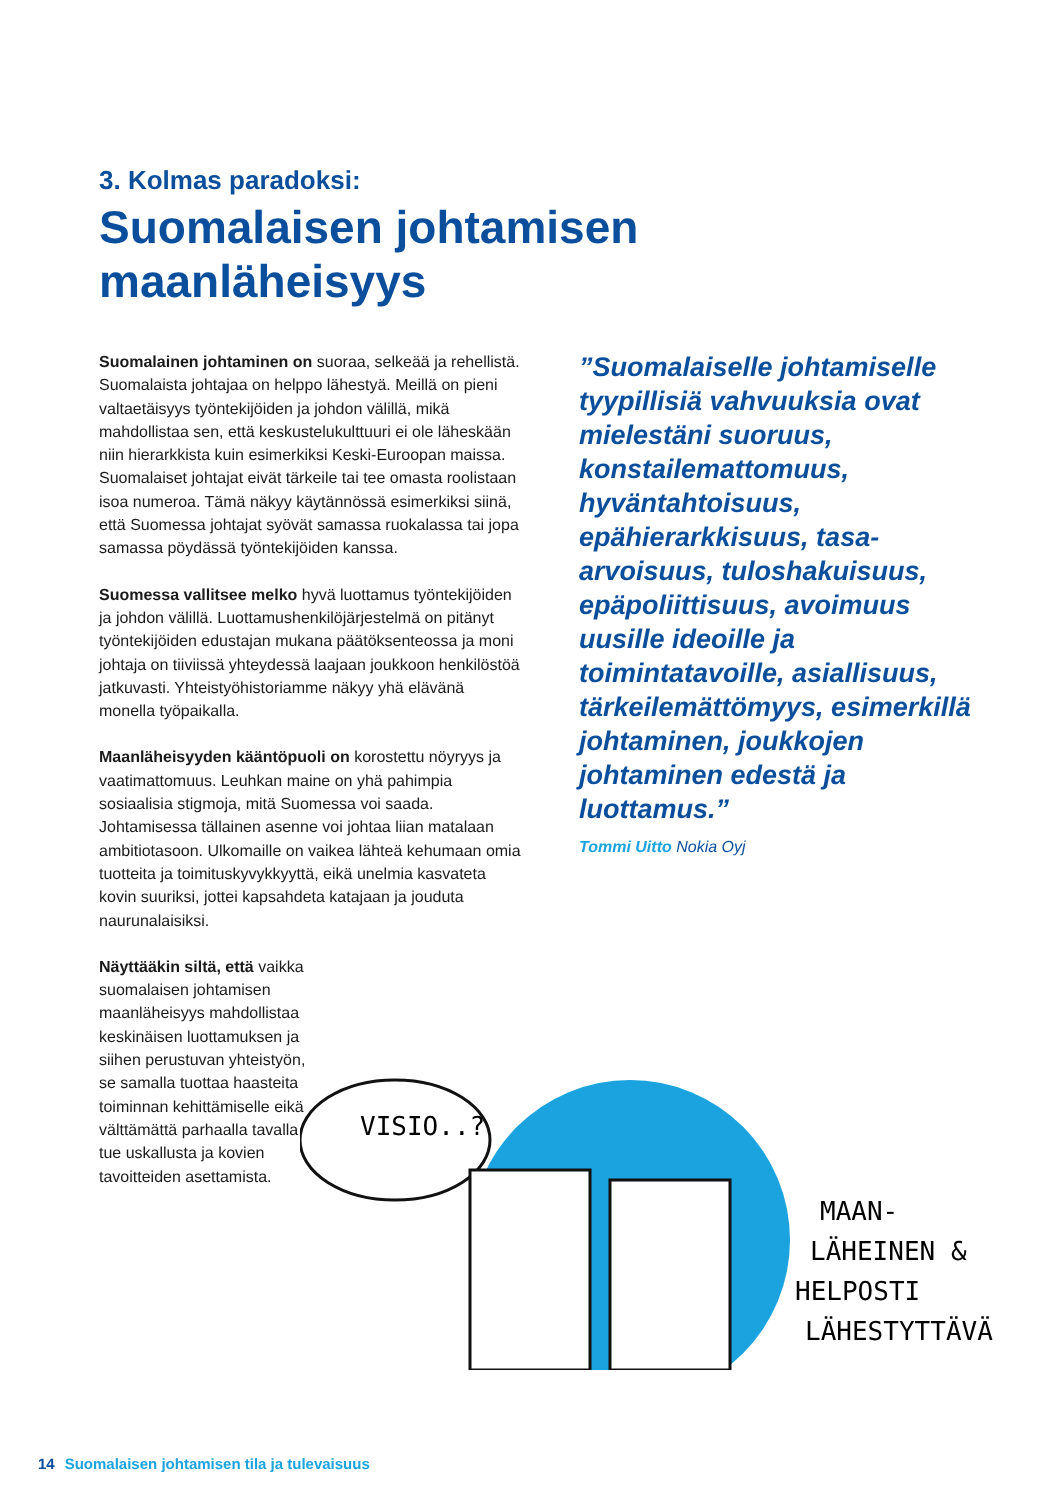3. Kolmas paradoksi:
Suomalaisen johtamisen
maanläheisyys
Suomalainen johtaminen on suoraa, selkeää ja rehellistä. Suomalaista johtajaa on helppo lähestyä. Meillä on pieni valtaetäisyys työntekijöiden ja johdon välillä, mikä mahdollistaa sen, että keskustelukulttuuri ei ole läheskään niin hierarkkista kuin esimerkiksi Keski-Euroopan maissa. Suomalaiset johtajat eivät tärkeile tai tee omasta roolistaan isoa numeroa. Tämä näkyy käytännössä esimerkiksi siinä, että Suomessa johtajat syövät samassa ruokalassa tai jopa samassa pöydässä työntekijöiden kanssa.
Suomessa vallitsee melko hyvä luottamus työntekijöiden ja johdon välillä. Luottamushenkilöjärjestelmä on pitänyt työntekijöiden edustajan mukana päätöksenteossa ja moni johtaja on tiiviissä yhteydessä laajaan joukkoon henkilöstöä jatkuvasti. Yhteistyöhistoriamme näkyy yhä elävänä monella työpaikalla.
Maanläheisyyden kääntöpuoli on korostettu nöyryys ja vaatimattomuus. Leuhkan maine on yhä pahimpia sosiaalisia stigmoja, mitä Suomessa voi saada. Johtamisessa tällainen asenne voi johtaa liian matalaan ambitiotasoon. Ulkomaille on vaikea lähteä kehumaan omia tuotteita ja toimituskyvykkyyttä, eikä unelmia kasvateta kovin suuriksi, jottei kapsahdeta katajaan ja jouduta naurunalaisiksi.
Näyttääkin siltä, että vaikka suomalaisen johtamisen maanläheisyys mahdollistaa keskinäisen luottamuksen ja siihen perustuvan yhteistyön, se samalla tuottaa haasteita toiminnan kehittämiselle eikä välttämättä parhaalla tavalla tue uskallusta ja kovien tavoitteiden asettamista.
”Suomalaiselle johtamiselle tyypillisiä vahvuuksia ovat mielestäni suoruus, konstailemattomuus, hyväntahtoisuus, epähierarkkisuus, tasa-arvoisuus, tuloshakuisuus, epäpoliittisuus, avoimuus uusille ideoille ja toimintatavoille, asiallisuus, tärkeilemättömyys, esimerkillä johtaminen, joukkojen johtaminen edestä ja luottamus.”
Tommi Uitto Nokia Oyj
VISIO..?
MAAN-
LÄHEINEN &
HELPOSTI
LÄHESTYTTÄVÄ
14 Suomalaisen johtamisen tila ja tulevaisuus